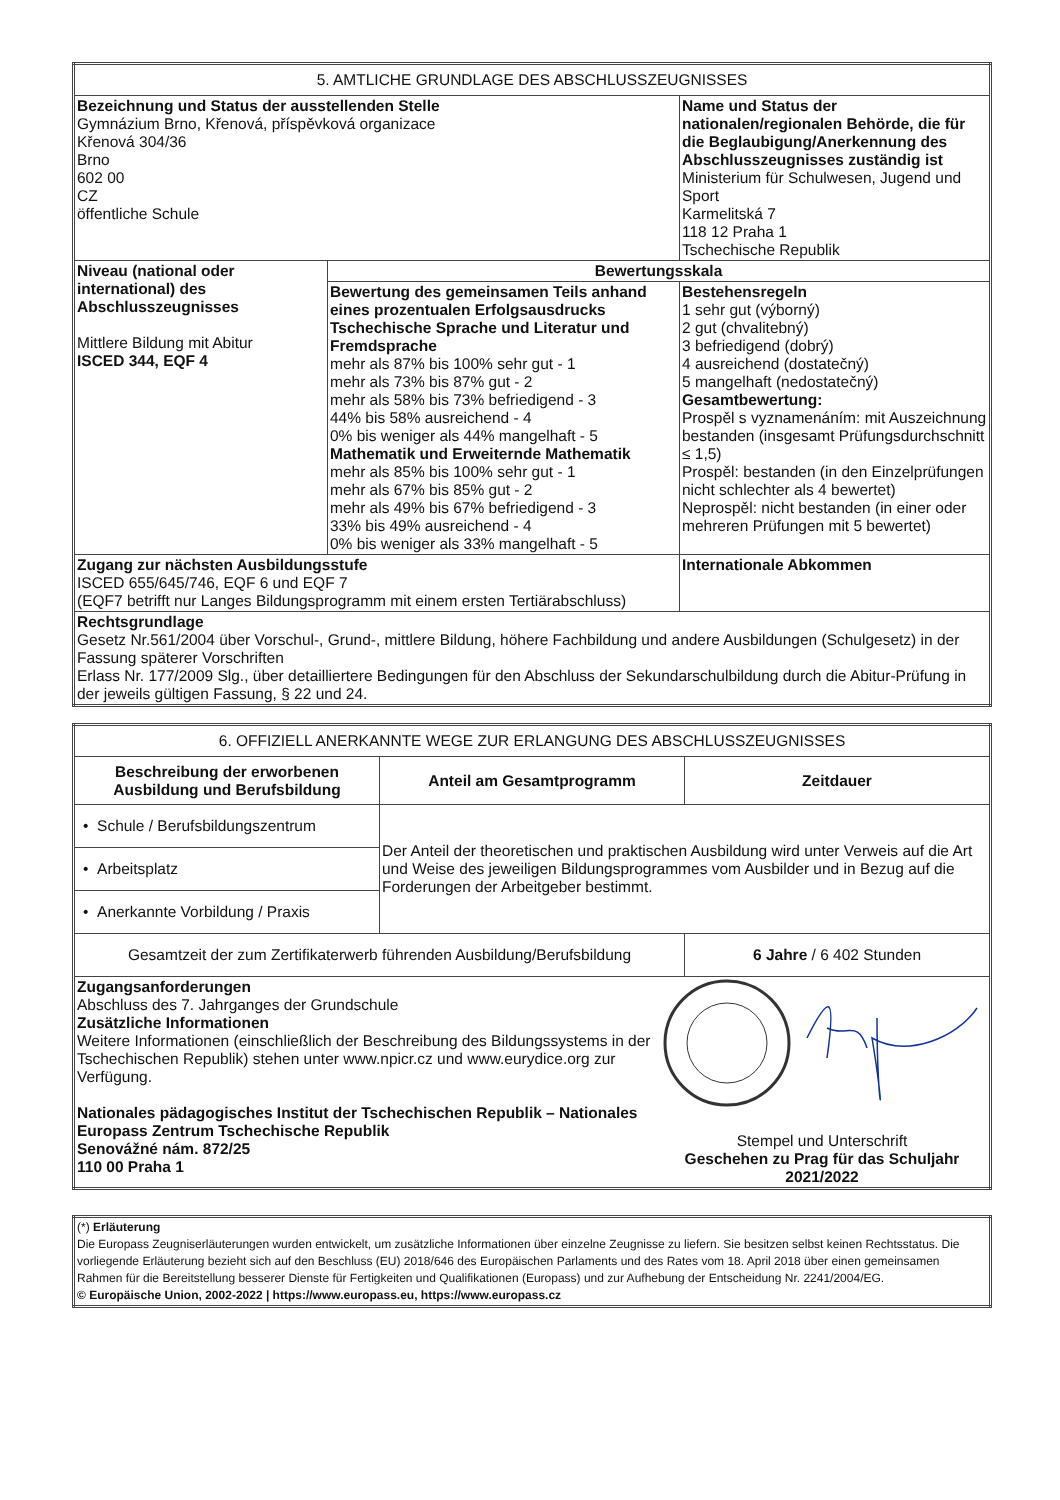| 5. AMTLICHE GRUNDLAGE DES ABSCHLUSSZEUGNISSES | | |
| --- | --- | --- |
| Bezeichnung und Status der ausstellenden Stelle Gymnázium Brno, Křenová, příspěvková organizace Křenová 304/36 Brno 602 00 CZ öffentliche Schule | | Name und Status der nationalen/regionalen Behörde, die für die Beglaubigung/Anerkennung des Abschlusszeugnisses zuständig ist Ministerium für Schulwesen, Jugend und Sport Karmelitská 7 118 12 Praha 1 Tschechische Republik |
| Niveau (national oder international) des Abschlusszeugnisses Mittlere Bildung mit Abitur ISCED 344, EQF 4 | Bewertungsskala | |
| | Bewertung des gemeinsamen Teils anhand eines prozentualen Erfolgsausdrucks Tschechische Sprache und Literatur und Fremdsprache mehr als 87% bis 100% sehr gut - 1 mehr als 73% bis 87% gut - 2 mehr als 58% bis 73% befriedigend - 3 44% bis 58% ausreichend - 4 0% bis weniger als 44% mangelhaft - 5 Mathematik und Erweiternde Mathematik mehr als 85% bis 100% sehr gut - 1 mehr als 67% bis 85% gut - 2 mehr als 49% bis 67% befriedigend - 3 33% bis 49% ausreichend - 4 0% bis weniger als 33% mangelhaft - 5 | Bestehensregeln 1 sehr gut (výborný) 2 gut (chvalitebný) 3 befriedigend (dobrý) 4 ausreichend (dostatečný) 5 mangelhaft (nedostatečný) Gesamtbewertung: Prospěl s vyznamenáním: mit Auszeichnung bestanden (insgesamt Prüfungsdurchschnitt ≤ 1,5) Prospěl: bestanden (in den Einzelprüfungen nicht schlechter als 4 bewertet) Neprospěl: nicht bestanden (in einer oder mehreren Prüfungen mit 5 bewertet) |
| Zugang zur nächsten Ausbildungsstufe ISCED 655/645/746, EQF 6 und EQF 7 (EQF7 betrifft nur Langes Bildungsprogramm mit einem ersten Tertiärabschluss) | | Internationale Abkommen |
| Rechtsgrundlage Gesetz Nr.561/2004 über Vorschul-, Grund-, mittlere Bildung, höhere Fachbildung und andere Ausbildungen (Schulgesetz) in der Fassung späterer Vorschriften Erlass Nr. 177/2009 Slg., über detailliertere Bedingungen für den Abschluss der Sekundarschulbildung durch die Abitur-Prüfung in der jeweils gültigen Fassung, § 22 und 24. | | |
| 6. OFFIZIELL ANERKANNTE WEGE ZUR ERLANGUNG DES ABSCHLUSSZEUGNISSES | | |
| --- | --- | --- |
| Beschreibung der erworbenen Ausbildung und Berufsbildung | Anteil am Gesamtprogramm | Zeitdauer |
| • Schule / Berufsbildungszentrum | Der Anteil der theoretischen und praktischen Ausbildung wird unter Verweis auf die Art und Weise des jeweiligen Bildungsprogrammes vom Ausbilder und in Bezug auf die Forderungen der Arbeitgeber bestimmt. | |
| • Arbeitsplatz | | |
| • Anerkannte Vorbildung / Praxis | | |
| Gesamtzeit der zum Zertifikaterwerb führenden Ausbildung/Berufsbildung | | 6 Jahre / 6 402 Stunden |
| Zugangsanforderungen Abschluss des 7. Jahrganges der Grundschule Zusätzliche Informationen Weitere Informationen (einschließlich der Beschreibung des Bildungssystems in der Tschechischen Republik) stehen unter www.npicr.cz und www.eurydice.org zur Verfügung. Nationales pädagogisches Institut der Tschechischen Republik – Nationales Europass Zentrum Tschechische Republik Senovážné nám. 872/25 110 00 Praha 1 Stempel und Unterschrift Geschehen zu Prag für das Schuljahr 2021/2022 | | |
| (*) Erläuterung Die Europass Zeugniserläuterungen wurden entwickelt, um zusätzliche Informationen über einzelne Zeugnisse zu liefern. Sie besitzen selbst keinen Rechtsstatus. Die vorliegende Erläuterung bezieht sich auf den Beschluss (EU) 2018/646 des Europäischen Parlaments und des Rates vom 18. April 2018 über einen gemeinsamen Rahmen für die Bereitstellung besserer Dienste für Fertigkeiten und Qualifikationen (Europass) und zur Aufhebung der Entscheidung Nr. 2241/2004/EG. © Europäische Union, 2002-2022 / https://www.europass.eu, https://www.europass.cz |